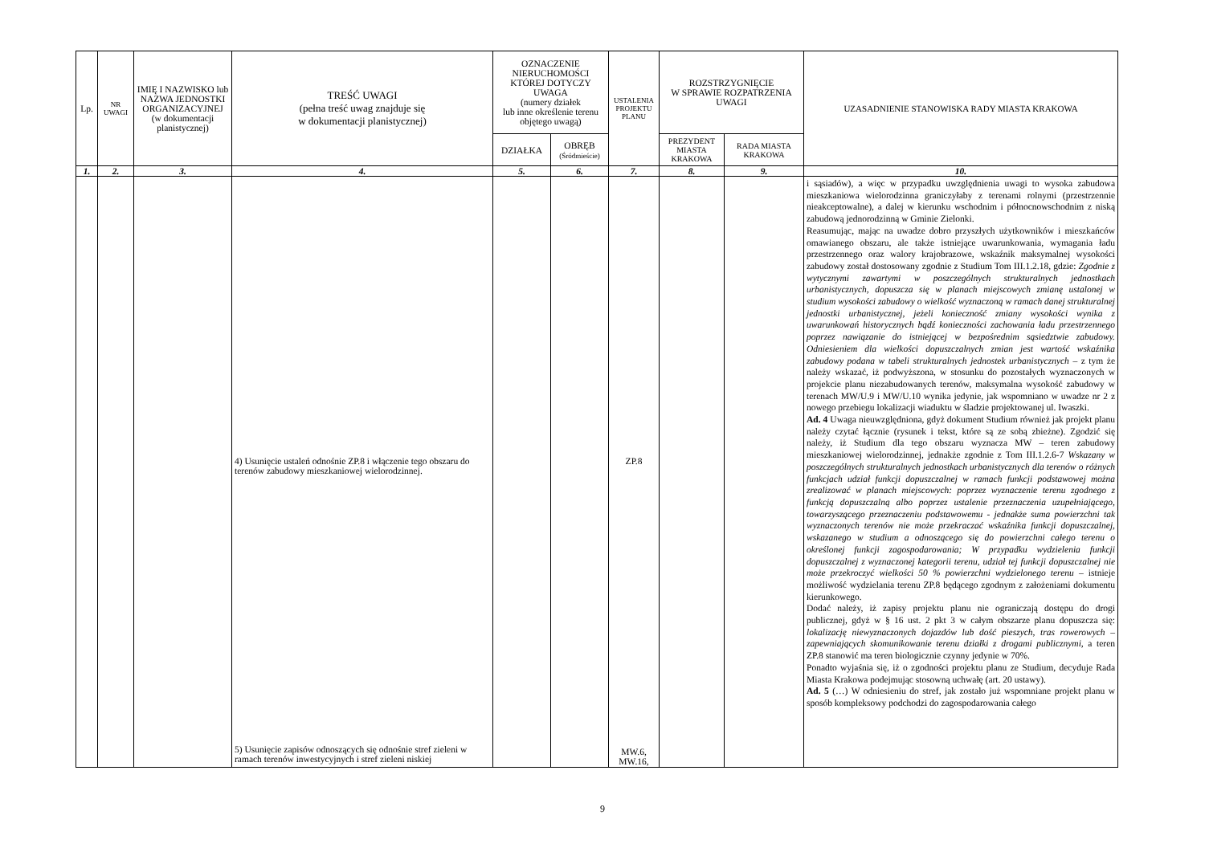| Lp. | NR UWAGI | IMIĘ I NAZWISKO lub NAZWA JEDNOSTKI ORGANIZACYJNEJ (w dokumentacji planistycznej) | TREŚĆ UWAGI (pełna treść uwag znajduje się w dokumentacji planistycznej) | OZNACZENIE NIERUCHOMOŚCI KTÓREJ DOTYCZY UWAGA (numery działek lub inne określenie terenu objętego uwagą) | | USTALENIA PROJEKTU PLANU | ROZSTRZYGNIĘCIE W SPRAWIE ROZPATRZENIA UWAGI | | UZASADNIENIE STANOWISKA RADY MIASTA KRAKOWA |
| --- | --- | --- | --- | --- | --- | --- | --- | --- | --- |
| | | | | DZIAŁKA | OBRĘB (Śródmieście) | | PREZYDENT MIASTA KRAKOWA | RADA MIASTA KRAKOWA | |
| 1. | 2. | 3. | 4. | 5. | 6. | 7. | 8. | 9. | 10. |
| | | | 4) Usunięcie ustaleń odnośnie ZP.8 i włączenie tego obszaru do terenów zabudowy mieszkaniowej wielorodzinnej. 5) Usunięcie zapisów odnoszących się odnośnie stref zieleni w ramach terenów inwestycyjnych i stref zieleni niskiej | | | ZP.8 MW.6, MW.16, | | | i sąsiadów), a więc w przypadku uwzględnienia uwagi to wysoka zabudowa mieszkaniowa wielorodzinna graniczyłaby z terenami rolnymi (przestrzennie nieakceptowalne), a dalej w kierunku wschodnim i północnowschodnim z niską zabudową jednorodzinną w Gminie Zielonki. Reasumując, mając na uwadze dobro przyszłych użytkowników i mieszkańców omawianego obszaru, ale także istniejące uwarunkowania, wymagania ładu przestrzennego oraz walory krajobrazowe, wskaźnik maksymalnej wysokości zabudowy został dostosowany zgodnie z Studium Tom III.1.2.18, gdzie: Zgodnie z wytycznymi zawartymi w poszczególnych strukturalnych jednostkach urbanistycznych, dopuszcza się w planach miejscowych zmianę ustalonej w studium wysokości zabudowy o wielkość wyznaczoną w ramach danej strukturalnej jednostki urbanistycznej, jeżeli konieczność zmiany wysokości wynika z uwarunkowań historycznych bądź konieczności zachowania ładu przestrzennego poprzez nawiązanie do istniejącej w bezpośrednim sąsiedztwie zabudowy. Odniesieniem dla wielkości dopuszczalnych zmian jest wartość wskaźnika zabudowy podana w tabeli strukturalnych jednostek urbanistycznych – z tym że należy wskazać, iż podwyższona, w stosunku do pozostałych wyznaczonych w projekcie planu niezabudowanych terenów, maksymalna wysokość zabudowy w terenach MW/U.9 i MW/U.10 wynika jedynie, jak wspomniano w uwadze nr 2 z nowego przebiegu lokalizacji wiaduktu w śladzie projektowanej ul. Iwaszki. Ad. 4 Uwaga nieuwzględniona, gdyż dokument Studium również jak projekt planu należy czytać łącznie (rysunek i tekst, które są ze sobą zbieżne). Zgodzić się należy, iż Studium dla tego obszaru wyznacza MW – teren zabudowy mieszkaniowej wielorodzinnej, jednakże zgodnie z Tom III.1.2.6-7 Wskazany w poszczególnych strukturalnych jednostkach urbanistycznych dla terenów o różnych funkcjach udział funkcji dopuszczalnej w ramach funkcji podstawowej można zrealizować w planach miejscowych: poprzez wyznaczenie terenu zgodnego z funkcją dopuszczalną albo poprzez ustalenie przeznaczenia uzupełniającego, towarzyszącego przeznaczeniu podstawowemu - jednakże suma powierzchni tak wyznaczonych terenów nie może przekraczać wskaźnika funkcji dopuszczalnej, wskazanego w studium a odnoszącego się do powierzchni całego terenu o określonej funkcji zagospodarowania; W przypadku wydzielenia funkcji dopuszczalnej z wyznaczonej kategorii terenu, udział tej funkcji dopuszczalnej nie może przekroczyć wielkości 50 % powierzchni wydzielonego terenu – istnieje możliwość wydzielania terenu ZP.8 będącego zgodnym z założeniami dokumentu kierunkowego. Dodać należy, iż zapisy projektu planu nie ograniczają dostępu do drogi publicznej, gdyż w § 16 ust. 2 pkt 3 w całym obszarze planu dopuszcza się: lokalizację niewyznaczonych dojazdów lub dość pieszych, tras rowerowych – zapewniających skomunikowanie terenu działki z drogami publicznymi , a teren ZP.8 stanowić ma teren biologicznie czynny jedynie w 70%. Ponadto wyjaśnia się, iż o zgodności projektu planu ze Studium, decyduje Rada Miasta Krakowa podejmując stosowną uchwałę (art. 20 ustawy). Ad. 5 (…) W odniesieniu do stref, jak zostało już wspomniane projekt planu w sposób kompleksowy podchodzi do zagospodarowania całego |
9